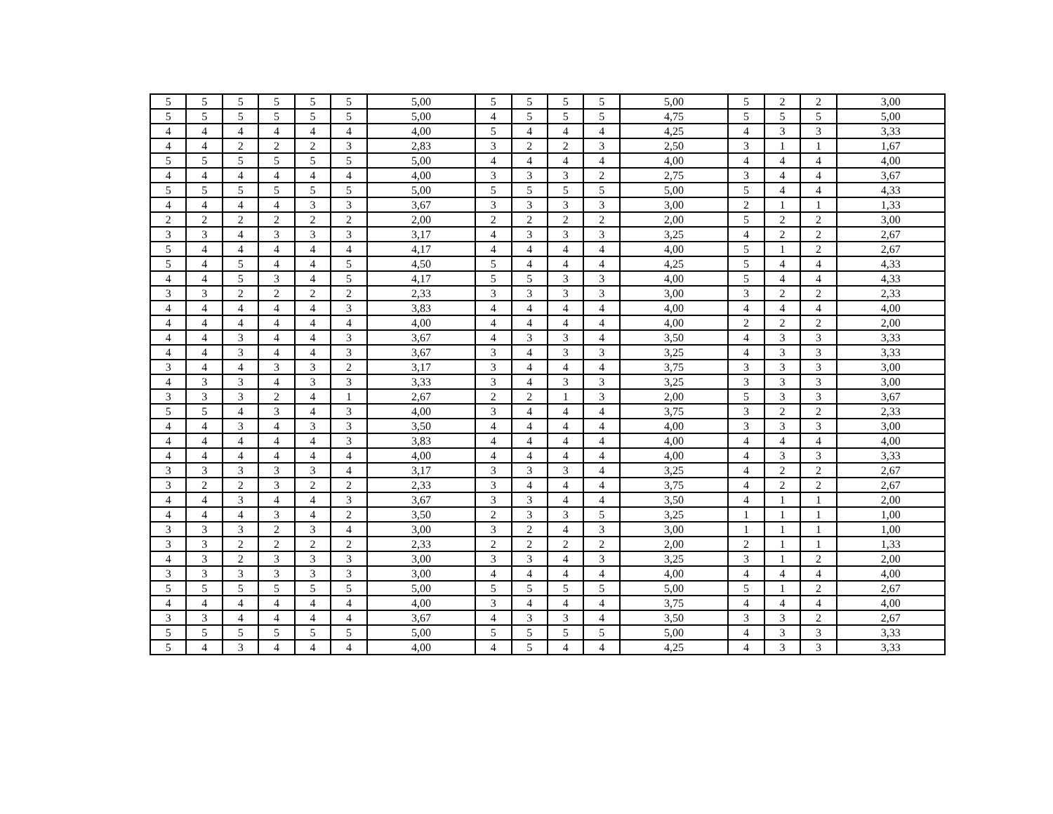| 5 | 5 | 5 | 5 | 5 | 5 | 5,00 | 5 | 5 | 5 | 5 | 5,00 | 5 | 2 | 2 | 3,00 |
| 5 | 5 | 5 | 5 | 5 | 5 | 5,00 | 4 | 5 | 5 | 5 | 4,75 | 5 | 5 | 5 | 5,00 |
| 4 | 4 | 4 | 4 | 4 | 4 | 4,00 | 5 | 4 | 4 | 4 | 4,25 | 4 | 3 | 3 | 3,33 |
| 4 | 4 | 2 | 2 | 2 | 3 | 2,83 | 3 | 2 | 2 | 3 | 2,50 | 3 | 1 | 1 | 1,67 |
| 5 | 5 | 5 | 5 | 5 | 5 | 5,00 | 4 | 4 | 4 | 4 | 4,00 | 4 | 4 | 4 | 4,00 |
| 4 | 4 | 4 | 4 | 4 | 4 | 4,00 | 3 | 3 | 3 | 2 | 2,75 | 3 | 4 | 4 | 3,67 |
| 5 | 5 | 5 | 5 | 5 | 5 | 5,00 | 5 | 5 | 5 | 5 | 5,00 | 5 | 4 | 4 | 4,33 |
| 4 | 4 | 4 | 4 | 3 | 3 | 3,67 | 3 | 3 | 3 | 3 | 3,00 | 2 | 1 | 1 | 1,33 |
| 2 | 2 | 2 | 2 | 2 | 2 | 2,00 | 2 | 2 | 2 | 2 | 2,00 | 5 | 2 | 2 | 3,00 |
| 3 | 3 | 4 | 3 | 3 | 3 | 3,17 | 4 | 3 | 3 | 3 | 3,25 | 4 | 2 | 2 | 2,67 |
| 5 | 4 | 4 | 4 | 4 | 4 | 4,17 | 4 | 4 | 4 | 4 | 4,00 | 5 | 1 | 2 | 2,67 |
| 5 | 4 | 5 | 4 | 4 | 5 | 4,50 | 5 | 4 | 4 | 4 | 4,25 | 5 | 4 | 4 | 4,33 |
| 4 | 4 | 5 | 3 | 4 | 5 | 4,17 | 5 | 5 | 3 | 3 | 4,00 | 5 | 4 | 4 | 4,33 |
| 3 | 3 | 2 | 2 | 2 | 2 | 2,33 | 3 | 3 | 3 | 3 | 3,00 | 3 | 2 | 2 | 2,33 |
| 4 | 4 | 4 | 4 | 4 | 3 | 3,83 | 4 | 4 | 4 | 4 | 4,00 | 4 | 4 | 4 | 4,00 |
| 4 | 4 | 4 | 4 | 4 | 4 | 4,00 | 4 | 4 | 4 | 4 | 4,00 | 2 | 2 | 2 | 2,00 |
| 4 | 4 | 3 | 4 | 4 | 3 | 3,67 | 4 | 3 | 3 | 4 | 3,50 | 4 | 3 | 3 | 3,33 |
| 4 | 4 | 3 | 4 | 4 | 3 | 3,67 | 3 | 4 | 3 | 3 | 3,25 | 4 | 3 | 3 | 3,33 |
| 3 | 4 | 4 | 3 | 3 | 2 | 3,17 | 3 | 4 | 4 | 4 | 3,75 | 3 | 3 | 3 | 3,00 |
| 4 | 3 | 3 | 4 | 3 | 3 | 3,33 | 3 | 4 | 3 | 3 | 3,25 | 3 | 3 | 3 | 3,00 |
| 3 | 3 | 3 | 2 | 4 | 1 | 2,67 | 2 | 2 | 1 | 3 | 2,00 | 5 | 3 | 3 | 3,67 |
| 5 | 5 | 4 | 3 | 4 | 3 | 4,00 | 3 | 4 | 4 | 4 | 3,75 | 3 | 2 | 2 | 2,33 |
| 4 | 4 | 3 | 4 | 3 | 3 | 3,50 | 4 | 4 | 4 | 4 | 4,00 | 3 | 3 | 3 | 3,00 |
| 4 | 4 | 4 | 4 | 4 | 3 | 3,83 | 4 | 4 | 4 | 4 | 4,00 | 4 | 4 | 4 | 4,00 |
| 4 | 4 | 4 | 4 | 4 | 4 | 4,00 | 4 | 4 | 4 | 4 | 4,00 | 4 | 3 | 3 | 3,33 |
| 3 | 3 | 3 | 3 | 3 | 4 | 3,17 | 3 | 3 | 3 | 4 | 3,25 | 4 | 2 | 2 | 2,67 |
| 3 | 2 | 2 | 3 | 2 | 2 | 2,33 | 3 | 4 | 4 | 4 | 3,75 | 4 | 2 | 2 | 2,67 |
| 4 | 4 | 3 | 4 | 4 | 3 | 3,67 | 3 | 3 | 4 | 4 | 3,50 | 4 | 1 | 1 | 2,00 |
| 4 | 4 | 4 | 3 | 4 | 2 | 3,50 | 2 | 3 | 3 | 5 | 3,25 | 1 | 1 | 1 | 1,00 |
| 3 | 3 | 3 | 2 | 3 | 4 | 3,00 | 3 | 2 | 4 | 3 | 3,00 | 1 | 1 | 1 | 1,00 |
| 3 | 3 | 2 | 2 | 2 | 2 | 2,33 | 2 | 2 | 2 | 2 | 2,00 | 2 | 1 | 1 | 1,33 |
| 4 | 3 | 2 | 3 | 3 | 3 | 3,00 | 3 | 3 | 4 | 3 | 3,25 | 3 | 1 | 2 | 2,00 |
| 3 | 3 | 3 | 3 | 3 | 3 | 3,00 | 4 | 4 | 4 | 4 | 4,00 | 4 | 4 | 4 | 4,00 |
| 5 | 5 | 5 | 5 | 5 | 5 | 5,00 | 5 | 5 | 5 | 5 | 5,00 | 5 | 1 | 2 | 2,67 |
| 4 | 4 | 4 | 4 | 4 | 4 | 4,00 | 3 | 4 | 4 | 4 | 3,75 | 4 | 4 | 4 | 4,00 |
| 3 | 3 | 4 | 4 | 4 | 4 | 3,67 | 4 | 3 | 3 | 4 | 3,50 | 3 | 3 | 2 | 2,67 |
| 5 | 5 | 5 | 5 | 5 | 5 | 5,00 | 5 | 5 | 5 | 5 | 5,00 | 4 | 3 | 3 | 3,33 |
| 5 | 4 | 3 | 4 | 4 | 4 | 4,00 | 4 | 5 | 4 | 4 | 4,25 | 4 | 3 | 3 | 3,33 |